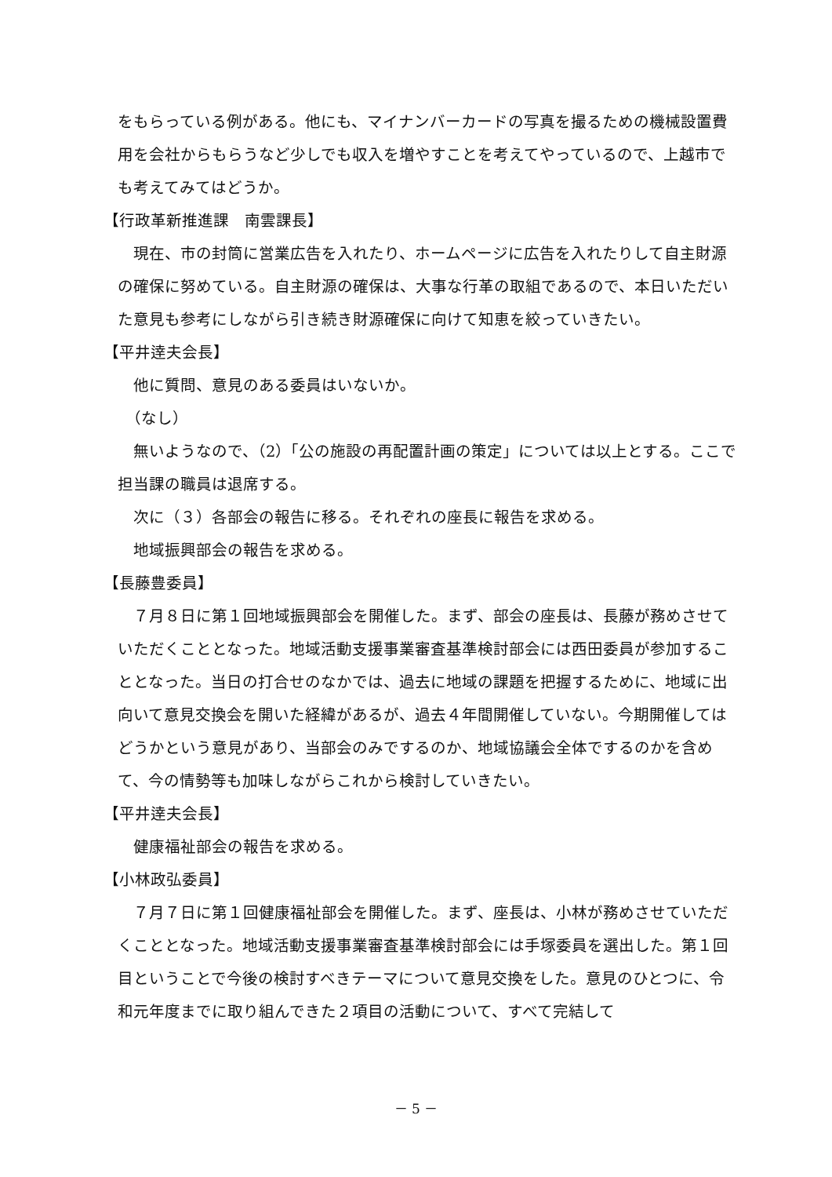をもらっている例がある。他にも、マイナンバーカードの写真を撮るための機械設置費用を会社からもらうなど少しでも収入を増やすことを考えてやっているので、上越市でも考えてみてはどうか。
【行政革新推進課　南雲課長】
　現在、市の封筒に営業広告を入れたり、ホームページに広告を入れたりして自主財源の確保に努めている。自主財源の確保は、大事な行革の取組であるので、本日いただいた意見も参考にしながら引き続き財源確保に向けて知恵を絞っていきたい。
【平井逹夫会長】
　他に質問、意見のある委員はいないか。
　（なし）
　無いようなので、（2）「公の施設の再配置計画の策定」については以上とする。ここで担当課の職員は退席する。
　次に（３）各部会の報告に移る。それぞれの座長に報告を求める。
　地域振興部会の報告を求める。
【長藤豊委員】
　７月８日に第１回地域振興部会を開催した。まず、部会の座長は、長藤が務めさせていただくこととなった。地域活動支援事業審査基準検討部会には西田委員が参加することとなった。当日の打合せのなかでは、過去に地域の課題を把握するために、地域に出向いて意見交換会を開いた経緯があるが、過去４年間開催していない。今期開催してはどうかという意見があり、当部会のみでするのか、地域協議会全体でするのかを含めて、今の情勢等も加味しながらこれから検討していきたい。
【平井逹夫会長】
　健康福祉部会の報告を求める。
【小林政弘委員】
　７月７日に第１回健康福祉部会を開催した。まず、座長は、小林が務めさせていただくこととなった。地域活動支援事業審査基準検討部会には手塚委員を選出した。第１回目ということで今後の検討すべきテーマについて意見交換をした。意見のひとつに、令和元年度までに取り組んできた２項目の活動について、すべて完結して
－ 5 －